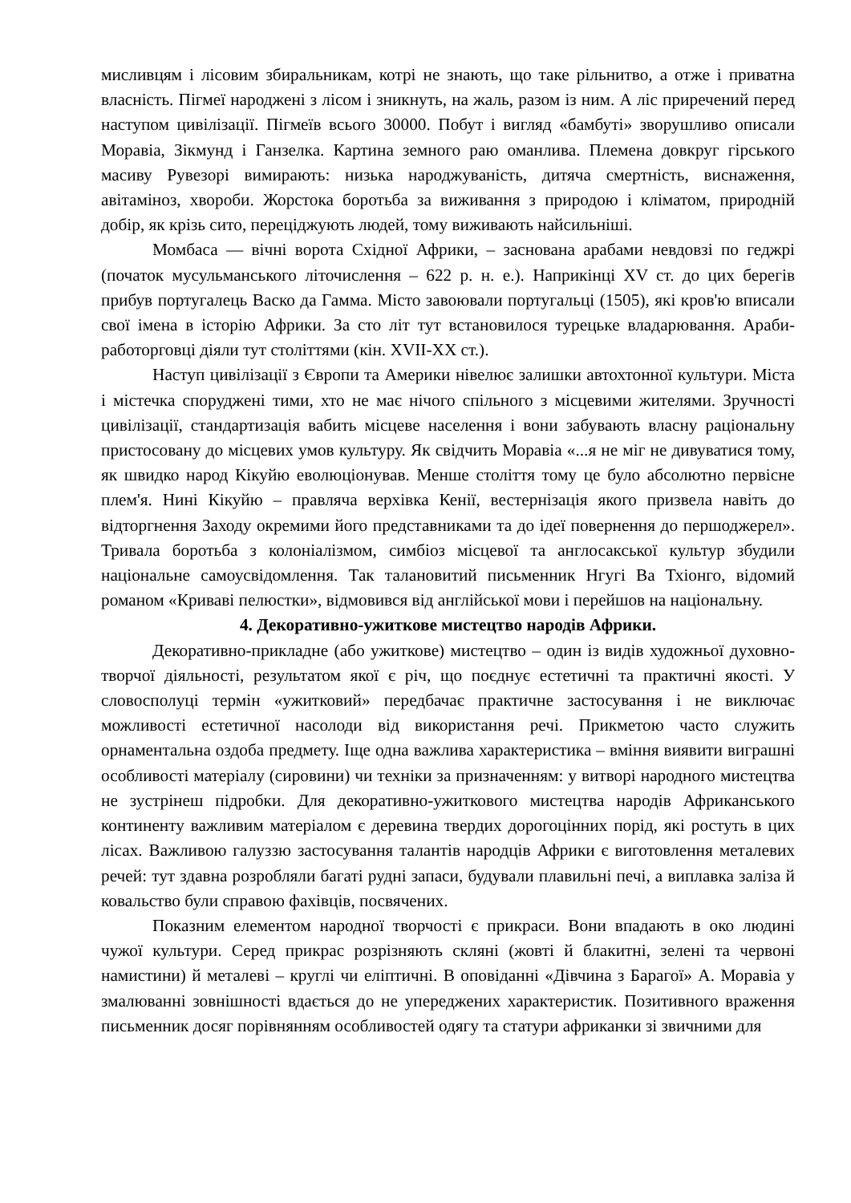мисливцям і лісовим збиральникам, котрі не знають, що таке рільнитво, а отже і приватна власність. Пігмеї народжені з лісом і зникнуть, на жаль, разом із ним. А ліс приречений перед наступом цивілізації. Пігмеїв всього 30000. Побут і вигляд «бамбуті» зворушливо описали Моравіа, Зікмунд і Ганзелка. Картина земного раю оманлива. Племена довкруг гірського масиву Рувезорі вимирають: низька народжуваність, дитяча смертність, виснаження, авітаміноз, хвороби. Жорстока боротьба за виживання з природою і кліматом, природній добір, як крізь сито, переціджують людей, тому виживають найсильніші.
Момбаса — вічні ворота Східної Африки, – заснована арабами невдовзі по геджрі (початок мусульманського літочислення – 622 р. н. е.). Наприкінці XV ст. до цих берегів прибув португалець Васко да Гамма. Місто завоювали португальці (1505), які кров'ю вписали свої імена в історію Африки. За сто літ тут встановилося турецьке владарювання. Араби-работорговці діяли тут століттями (кін. XVII-XX ст.).
Наступ цивілізації з Європи та Америки нівелює залишки автохтонної культури. Міста і містечка споруджені тими, хто не має нічого спільного з місцевими жителями. Зручності цивілізації, стандартизація вабить місцеве населення і вони забувають власну раціональну пристосовану до місцевих умов культуру. Як свідчить Моравіа «...я не міг не дивуватися тому, як швидко народ Кікуйю еволюціонував. Менше століття тому це було абсолютно первісне плем'я. Нині Кікуйю – правляча верхівка Кенії, вестернізація якого призвела навіть до відторгнення Заходу окремими його представниками та до ідеї повернення до першоджерел». Тривала боротьба з колоніалізмом, симбіоз місцевої та англосакської культур збудили національне самоусвідомлення. Так талановитий письменник Нгугі Ва Тхіонго, відомий романом «Криваві пелюстки», відмовився від англійської мови і перейшов на національну.
4. Декоративно-ужиткове мистецтво народів Африки.
Декоративно-прикладне (або ужиткове) мистецтво – один із видів художньої духовно-творчої діяльності, результатом якої є річ, що поєднує естетичні та практичні якості. У словосполуці термін «ужитковий» передбачає практичне застосування і не виключає можливості естетичної насолоди від використання речі. Прикметою часто служить орнаментальна оздоба предмету. Іще одна важлива характеристика – вміння виявити виграшні особливості матеріалу (сировини) чи техніки за призначенням: у витворі народного мистецтва не зустрінеш підробки. Для декоративно-ужиткового мистецтва народів Африканського континенту важливим матеріалом є деревина твердих дорогоцінних порід, які ростуть в цих лісах. Важливою галуззю застосування талантів народців Африки є виготовлення металевих речей: тут здавна розробляли багаті рудні запаси, будували плавильні печі, а виплавка заліза й ковальство були справою фахівців, посвячених.
Показним елементом народної творчості є прикраси. Вони впадають в око людині чужої культури. Серед прикрас розрізняють скляні (жовті й блакитні, зелені та червоні намистини) й металеві – круглі чи еліптичні. В оповіданні «Дівчина з Барагої» А. Моравіа у змалюванні зовнішності вдається до не упереджених характеристик. Позитивного враження письменник досяг порівнянням особливостей одягу та статури африканки зі звичними для